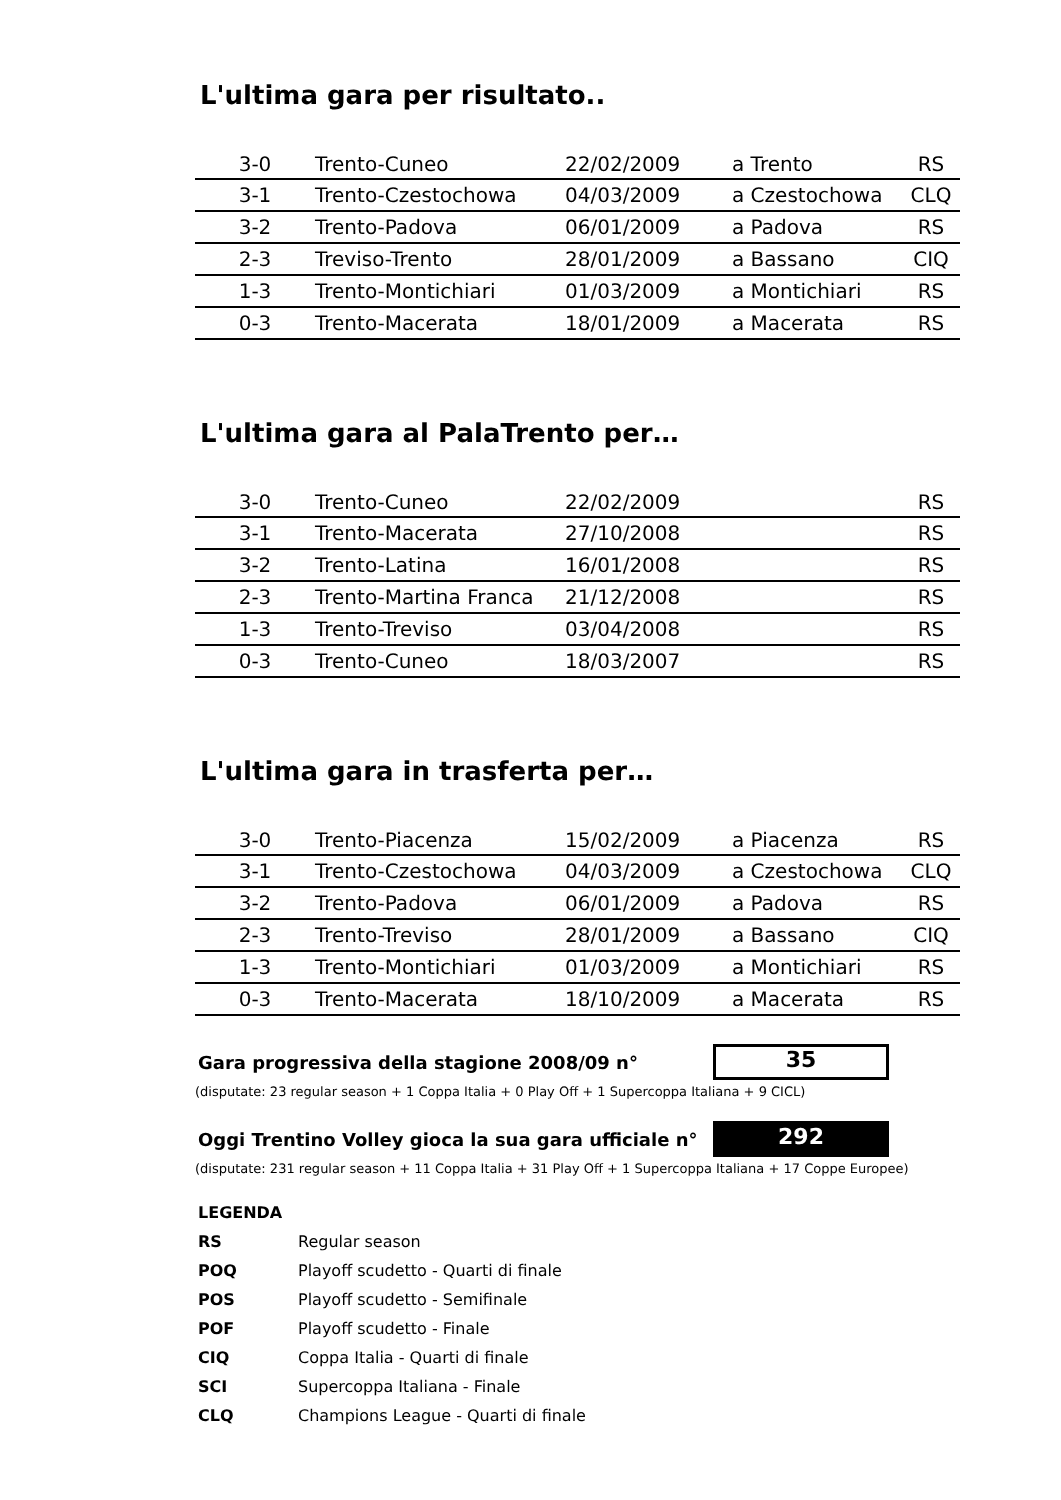L'ultima gara per risultato..
| 3-0 | Trento-Cuneo | 22/02/2009 | a Trento | RS |
| 3-1 | Trento-Czestochowa | 04/03/2009 | a Czestochowa | CLQ |
| 3-2 | Trento-Padova | 06/01/2009 | a Padova | RS |
| 2-3 | Treviso-Trento | 28/01/2009 | a Bassano | CIQ |
| 1-3 | Trento-Montichiari | 01/03/2009 | a Montichiari | RS |
| 0-3 | Trento-Macerata | 18/01/2009 | a Macerata | RS |
L'ultima gara al PalaTrento per…
| 3-0 | Trento-Cuneo | 22/02/2009 | | RS |
| 3-1 | Trento-Macerata | 27/10/2008 | | RS |
| 3-2 | Trento-Latina | 16/01/2008 | | RS |
| 2-3 | Trento-Martina Franca | 21/12/2008 | | RS |
| 1-3 | Trento-Treviso | 03/04/2008 | | RS |
| 0-3 | Trento-Cuneo | 18/03/2007 | | RS |
L'ultima gara in trasferta per…
| 3-0 | Trento-Piacenza | 15/02/2009 | a Piacenza | RS |
| 3-1 | Trento-Czestochowa | 04/03/2009 | a Czestochowa | CLQ |
| 3-2 | Trento-Padova | 06/01/2009 | a Padova | RS |
| 2-3 | Trento-Treviso | 28/01/2009 | a Bassano | CIQ |
| 1-3 | Trento-Montichiari | 01/03/2009 | a Montichiari | RS |
| 0-3 | Trento-Macerata | 18/10/2009 | a Macerata | RS |
Gara progressiva della stagione 2008/09 n°
35
(disputate: 23 regular season + 1 Coppa Italia + 0 Play Off + 1 Supercoppa Italiana + 9 CICL)
Oggi Trentino Volley gioca la sua gara ufficiale n°
292
(disputate: 231 regular season + 11 Coppa Italia + 31 Play Off + 1 Supercoppa Italiana + 17 Coppe Europee)
LEGENDA
RS Regular season
POQ Playoff scudetto - Quarti di finale
POS Playoff scudetto - Semifinale
POF Playoff scudetto - Finale
CIQ Coppa Italia - Quarti di finale
SCI Supercoppa Italiana - Finale
CLQ Champions League - Quarti di finale